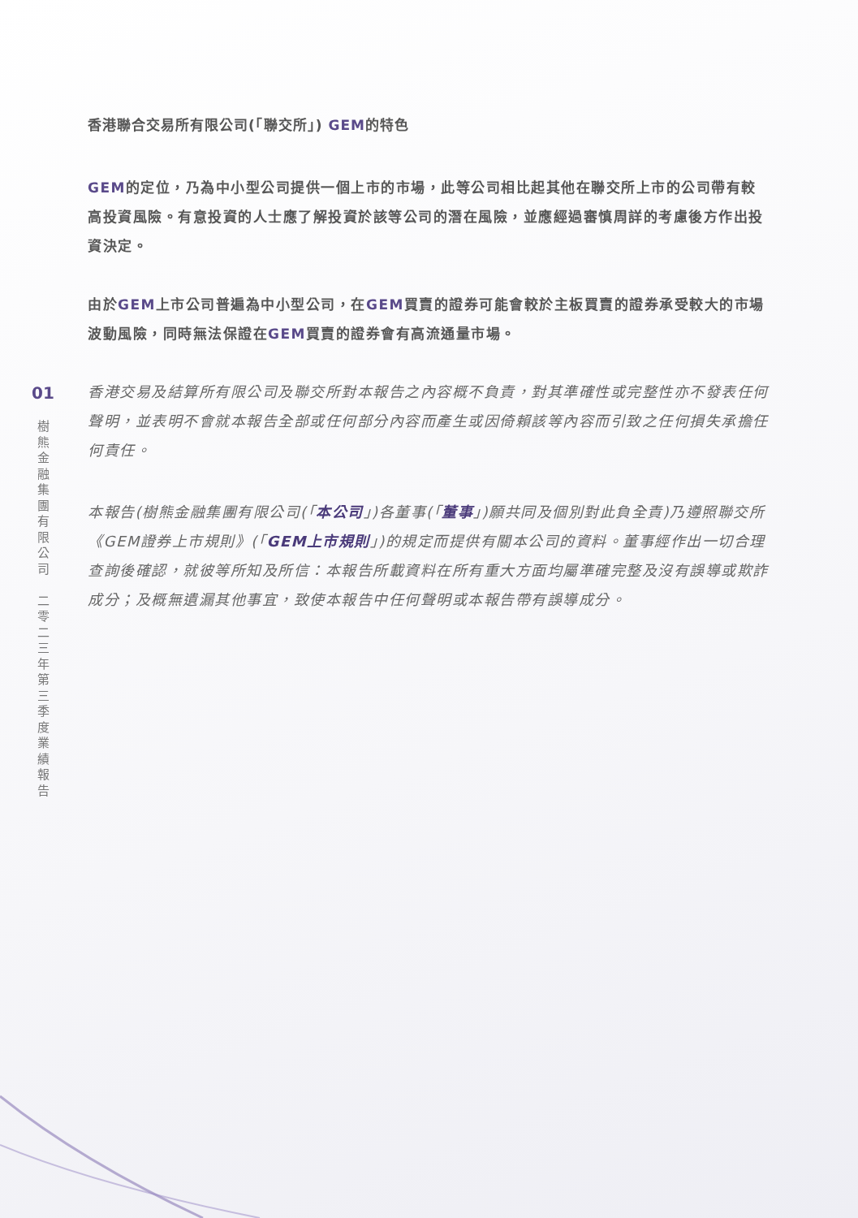01
樹
熊
金
融
集
團
有
限
公
司
二
零
二
三
年
第
三
季
度
業
績
報
告
香港聯合交易所有限公司(「聯交所」) GEM的特色
GEM的定位，乃為中小型公司提供一個上市的市場，此等公司相比起其他在聯交所上市的公司帶有較高投資風險。有意投資的人士應了解投資於該等公司的潛在風險，並應經過審慎周詳的考慮後方作出投資決定。
由於GEM上市公司普遍為中小型公司，在GEM買賣的證券可能會較於主板買賣的證券承受較大的市場波動風險，同時無法保證在GEM買賣的證券會有高流通量市場。
香港交易及結算所有限公司及聯交所對本報告之內容概不負責，對其準確性或完整性亦不發表任何聲明，並表明不會就本報告全部或任何部分內容而產生或因倚賴該等內容而引致之任何損失承擔任何責任。
本報告(樹熊金融集團有限公司(「本公司」)各董事(「董事」)願共同及個別對此負全責)乃遵照聯交所《GEM證券上市規則》(「GEM上市規則」)的規定而提供有關本公司的資料。董事經作出一切合理查詢後確認，就彼等所知及所信：本報告所載資料在所有重大方面均屬準確完整及沒有誤導或欺詐成分；及概無遺漏其他事宜，致使本報告中任何聲明或本報告帶有誤導成分。